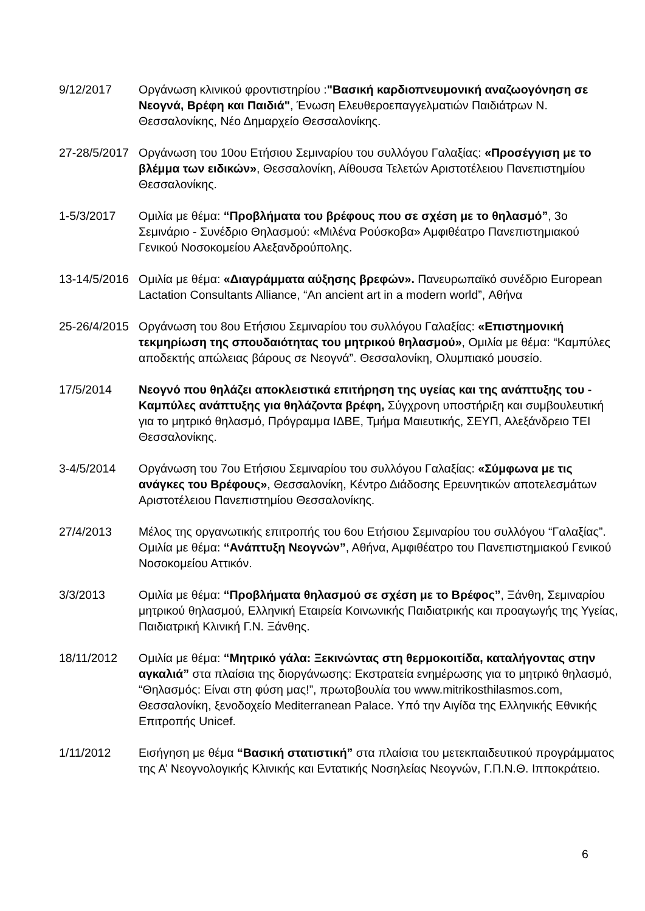9/12/2017 Οργάνωση κλινικού φροντιστηρίου :"Βασική καρδιοπνευμονική αναζωογόνηση σε Νεογνά, Βρέφη και Παιδιά", Ένωση Ελευθεροεπαγγελματιών Παιδιάτρων Ν. Θεσσαλονίκης, Νέο Δημαρχείο Θεσσαλονίκης.
27-28/5/2017
Οργάνωση του 10ου Ετήσιου Σεμιναρίου του συλλόγου Γαλαξίας: «Προσέγγιση με το βλέμμα των ειδικών», Θεσσαλονίκη, Αίθουσα Τελετών Αριστοτέλειου Πανεπιστημίου Θεσσαλονίκης.
1-5/3/2017 Ομιλία με θέμα: “Προβλήματα του βρέφους που σε σχέση με το θηλασμό”, 3ο Σεμινάριο - Συνέδριο Θηλασμού: «Μιλένα Ρούσκοβα» Αμφιθέατρο Πανεπιστημιακού Γενικού Νοσοκομείου Αλεξανδρούπολης.
13-14/5/2016
Ομιλία με θέμα: «Διαγράμματα αύξησης βρεφών». Πανευρωπαϊκό συνέδριο European Lactation Consultants Alliance, “An ancient art in a modern world”, Αθήνα
25-26/4/2015
Οργάνωση του 8ου Ετήσιου Σεμιναρίου του συλλόγου Γαλαξίας: «Επιστημονική τεκμηρίωση της σπουδαιότητας του μητρικού θηλασμού», Ομιλία με θέμα: “Καμπύλες αποδεκτής απώλειας βάρους σε Νεογνά”. Θεσσαλονίκη, Ολυμπιακό μουσείο.
17/5/2014 Νεογνό που θηλάζει αποκλειστικά επιτήρηση της υγείας και της ανάπτυξης του - Καμπύλες ανάπτυξης για θηλάζοντα βρέφη, Σύγχρονη υποστήριξη και συμβουλευτική για το μητρικό θηλασμό, Πρόγραμμα ΙΔΒΕ, Τμήμα Μαιευτικής, ΣΕΥΠ, Αλεξάνδρειο ΤΕΙ Θεσσαλονίκης.
3-4/5/2014 Οργάνωση του 7ου Ετήσιου Σεμιναρίου του συλλόγου Γαλαξίας: «Σύμφωνα με τις ανάγκες του Βρέφους», Θεσσαλονίκη, Κέντρο Διάδοσης Ερευνητικών αποτελεσμάτων Αριστοτέλειου Πανεπιστημίου Θεσσαλονίκης.
27/4/2013 Μέλος της οργανωτικής επιτροπής του 6ου Ετήσιου Σεμιναρίου του συλλόγου “Γαλαξίας”. Ομιλία με θέμα: “Ανάπτυξη Νεογνών”, Αθήνα, Αμφιθέατρο του Πανεπιστημιακού Γενικού Νοσοκομείου Αττικόν.
3/3/2013 Ομιλία με θέμα: “Προβλήματα θηλασμού σε σχέση με το Βρέφος”, Ξάνθη, Σεμιναρίου μητρικού θηλασμού, Ελληνική Εταιρεία Κοινωνικής Παιδιατρικής και προαγωγής της Υγείας, Παιδιατρική Κλινική Γ.Ν. Ξάνθης.
18/11/2012 Ομιλία με θέμα: “Μητρικό γάλα: Ξεκινώντας στη θερμοκοιτίδα, καταλήγοντας στην αγκαλιά” στα πλαίσια της διοργάνωσης: Εκστρατεία ενημέρωσης για το μητρικό θηλασμό, “Θηλασμός: Είναι στη φύση μας!”, πρωτοβουλία του www.mitrikosthilasmos.com, Θεσσαλονίκη, ξενοδοχείο Mediterranean Palace. Υπό την Αιγίδα της Ελληνικής Εθνικής Επιτροπής Unicef.
1/11/2012 Εισήγηση με θέμα “Βασική στατιστική” στα πλαίσια του μετεκπαιδευτικού προγράμματος της Α’ Νεογνολογικής Κλινικής και Εντατικής Νοσηλείας Νεογνών, Γ.Π.Ν.Θ. Ιπποκράτειο.
6